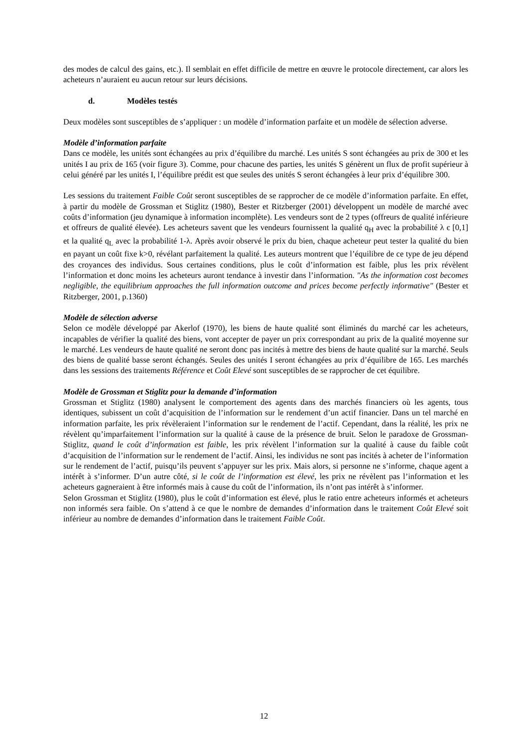des modes de calcul des gains, etc.). Il semblait en effet difficile de mettre en œuvre le protocole directement, car alors les acheteurs n’auraient eu aucun retour sur leurs décisions.
d. Modèles testés
Deux modèles sont susceptibles de s’appliquer : un modèle d’information parfaite et un modèle de sélection adverse.
Modèle d’information parfaite
Dans ce modèle, les unités sont échangées au prix d’équilibre du marché. Les unités S sont échangées au prix de 300 et les unités I au prix de 165 (voir figure 3). Comme, pour chacune des parties, les unités S génèrent un flux de profit supérieur à celui généré par les unités I, l’équilibre prédit est que seules des unités S seront échangées à leur prix d’équilibre 300.
Les sessions du traitement Faible Coût seront susceptibles de se rapprocher de ce modèle d’information parfaite. En effet, à partir du modèle de Grossman et Stiglitz (1980), Bester et Ritzberger (2001) développent un modèle de marché avec coûts d’information (jeu dynamique à information incomplète). Les vendeurs sont de 2 types (offreurs de qualité inférieure et offreurs de qualité élevée). Les acheteurs savent que les vendeurs fournissent la qualité q<sub>H</sub> avec la probabilité λ є [0,1] et la qualité q<sub>L</sub> avec la probabilité 1-λ. Après avoir observé le prix du bien, chaque acheteur peut tester la qualité du bien en payant un coût fixe k>0, révélant parfaitement la qualité. Les auteurs montrent que l’équilibre de ce type de jeu dépend des croyances des individus. Sous certaines conditions, plus le coût d’information est faible, plus les prix révèlent l’information et donc moins les acheteurs auront tendance à investir dans l’information. "As the information cost becomes negligible, the equilibrium approaches the full information outcome and prices become perfectly informative" (Bester et Ritzberger, 2001, p.1360)
Modèle de sélection adverse
Selon ce modèle développé par Akerlof (1970), les biens de haute qualité sont éliminés du marché car les acheteurs, incapables de vérifier la qualité des biens, vont accepter de payer un prix correspondant au prix de la qualité moyenne sur le marché. Les vendeurs de haute qualité ne seront donc pas incités à mettre des biens de haute qualité sur la marché. Seuls des biens de qualité basse seront échangés. Seules des unités I seront échangées au prix d’équilibre de 165. Les marchés dans les sessions des traitements Référence et Coût Elevé sont susceptibles de se rapprocher de cet équilibre.
Modèle de Grossman et Stiglitz pour la demande d’information
Grossman et Stiglitz (1980) analysent le comportement des agents dans des marchés financiers où les agents, tous identiques, subissent un coût d’acquisition de l’information sur le rendement d’un actif financier. Dans un tel marché en information parfaite, les prix révèleraient l’information sur le rendement de l’actif. Cependant, dans la réalité, les prix ne révèlent qu’imparfaitement l’information sur la qualité à cause de la présence de bruit. Selon le paradoxe de Grossman-Stiglitz, quand le coût d’information est faible, les prix révèlent l’information sur la qualité à cause du faible coût d’acquisition de l’information sur le rendement de l’actif. Ainsi, les individus ne sont pas incités à acheter de l’information sur le rendement de l’actif, puisqu’ils peuvent s’appuyer sur les prix. Mais alors, si personne ne s’informe, chaque agent a intérêt à s’informer. D’un autre côté, si le coût de l’information est élevé, les prix ne révèlent pas l’information et les acheteurs gagneraient à être informés mais à cause du coût de l’information, ils n’ont pas intérêt à s’informer.
Selon Grossman et Stiglitz (1980), plus le coût d’information est élevé, plus le ratio entre acheteurs informés et acheteurs non informés sera faible. On s’attend à ce que le nombre de demandes d’information dans le traitement Coût Elevé soit inférieur au nombre de demandes d’information dans le traitement Faible Coût.
12